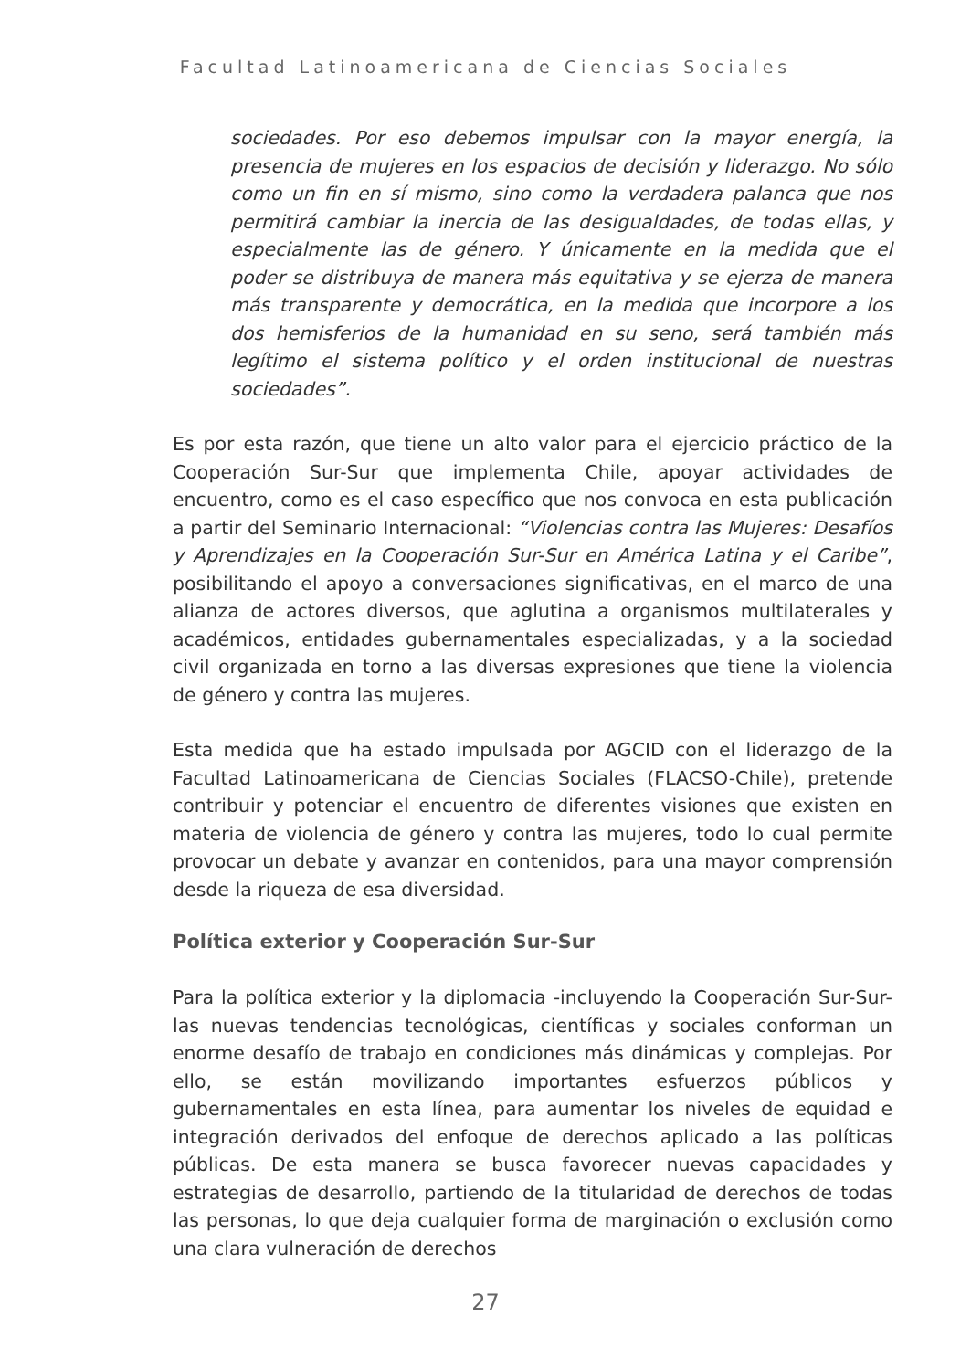Facultad Latinoamericana de Ciencias Sociales
sociedades. Por eso debemos impulsar con la mayor energía, la presencia de mujeres en los espacios de decisión y liderazgo. No sólo como un fin en sí mismo, sino como la verdadera palanca que nos permitirá cambiar la inercia de las desigualdades, de todas ellas, y especialmente las de género. Y únicamente en la medida que el poder se distribuya de manera más equitativa y se ejerza de manera más transparente y democrática, en la medida que incorpore a los dos hemisferios de la humanidad en su seno, será también más legítimo el sistema político y el orden institucional de nuestras sociedades”.
Es por esta razón, que tiene un alto valor para el ejercicio práctico de la Cooperación Sur-Sur que implementa Chile, apoyar actividades de encuentro, como es el caso específico que nos convoca en esta publicación a partir del Seminario Internacional: “Violencias contra las Mujeres: Desafíos y Aprendizajes en la Cooperación Sur-Sur en América Latina y el Caribe”, posibilitando el apoyo a conversaciones significativas, en el marco de una alianza de actores diversos, que aglutina a organismos multilaterales y académicos, entidades gubernamentales especializadas, y a la sociedad civil organizada en torno a las diversas expresiones que tiene la violencia de género y contra las mujeres.
Esta medida que ha estado impulsada por AGCID con el liderazgo de la Facultad Latinoamericana de Ciencias Sociales (FLACSO-Chile), pretende contribuir y potenciar el encuentro de diferentes visiones que existen en materia de violencia de género y contra las mujeres, todo lo cual permite provocar un debate y avanzar en contenidos, para una mayor comprensión desde la riqueza de esa diversidad.
Política exterior y Cooperación Sur-Sur
Para la política exterior y la diplomacia -incluyendo la Cooperación Sur-Sur- las nuevas tendencias tecnológicas, científicas y sociales conforman un enorme desafío de trabajo en condiciones más dinámicas y complejas. Por ello, se están movilizando importantes esfuerzos públicos y gubernamentales en esta línea, para aumentar los niveles de equidad e integración derivados del enfoque de derechos aplicado a las políticas públicas. De esta manera se busca favorecer nuevas capacidades y estrategias de desarrollo, partiendo de la titularidad de derechos de todas las personas, lo que deja cualquier forma de marginación o exclusión como una clara vulneración de derechos
27